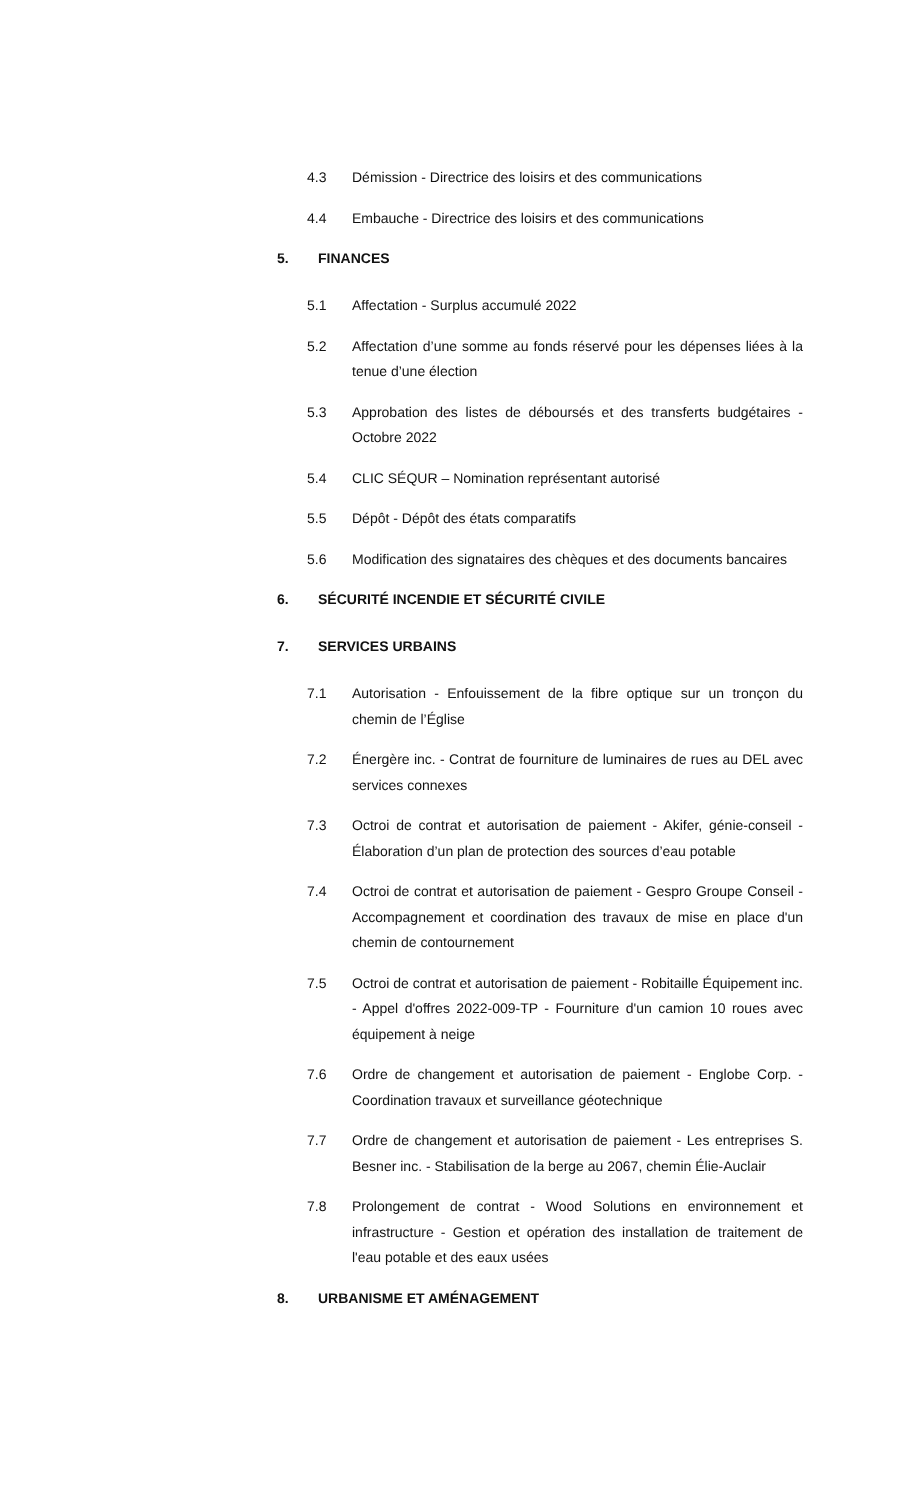4.3 Démission - Directrice des loisirs et des communications
4.4 Embauche - Directrice des loisirs et des communications
5. FINANCES
5.1 Affectation - Surplus accumulé 2022
5.2 Affectation d’une somme au fonds réservé pour les dépenses liées à la tenue d’une élection
5.3 Approbation des listes de déboursés et des transferts budgétaires - Octobre 2022
5.4 CLIC SÉQUR – Nomination représentant autorisé
5.5 Dépôt - Dépôt des états comparatifs
5.6 Modification des signataires des chèques et des documents bancaires
6. SÉCURITÉ INCENDIE ET SÉCURITÉ CIVILE
7. SERVICES URBAINS
7.1 Autorisation - Enfouissement de la fibre optique sur un tronçon du chemin de l’Église
7.2 Énergère inc. - Contrat de fourniture de luminaires de rues au DEL avec services connexes
7.3 Octroi de contrat et autorisation de paiement - Akifer, génie-conseil - Élaboration d’un plan de protection des sources d’eau potable
7.4 Octroi de contrat et autorisation de paiement - Gespro Groupe Conseil - Accompagnement et coordination des travaux de mise en place d'un chemin de contournement
7.5 Octroi de contrat et autorisation de paiement - Robitaille Équipement inc. - Appel d'offres 2022-009-TP - Fourniture d'un camion 10 roues avec équipement à neige
7.6 Ordre de changement et autorisation de paiement - Englobe Corp. - Coordination travaux et surveillance géotechnique
7.7 Ordre de changement et autorisation de paiement - Les entreprises S. Besner inc. - Stabilisation de la berge au 2067, chemin Élie-Auclair
7.8 Prolongement de contrat - Wood Solutions en environnement et infrastructure - Gestion et opération des installation de traitement de l'eau potable et des eaux usées
8. URBANISME ET AMÉNAGEMENT